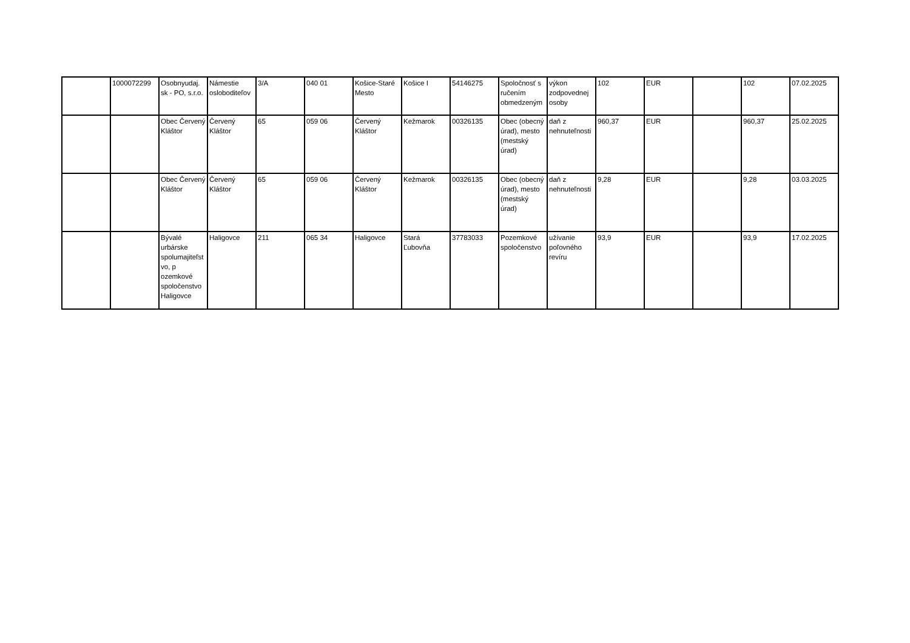| | 1000072299 | Osobnyudaj. sk - PO, s.r.o. | Námestie osloboditeľov | 3/A | 040 01 | Košice-Staré Mesto | Košice I | 54146275 | Spoločnosť s ručením obmedzeným | výkon zodpovednej osoby | 102 | EUR | | 102 | 07.02.2025 |
| | | Obec Červený Kláštor | Červený Kláštor | 65 | 059 06 | Červený Kláštor | Kežmarok | 00326135 | Obec (obecný úrad), mesto (mestský úrad) | daň z nehnuteľnosti | 960,37 | EUR | | 960,37 | 25.02.2025 |
| | | Obec Červený Kláštor | Červený Kláštor | 65 | 059 06 | Červený Kláštor | Kežmarok | 00326135 | Obec (obecný úrad), mesto (mestský úrad) | daň z nehnuteľnosti | 9,28 | EUR | | 9,28 | 03.03.2025 |
| | | Bývalé urbárske spolumajiteľstvo, p ozemkové spoločenstvo Haligovce | Haligovce | 211 | 065 34 | Haligovce | Stará Ľubovňa | 37783033 | Pozemkové spoločenstvo | užívanie poľovného revíru | 93,9 | EUR | | 93,9 | 17.02.2025 |